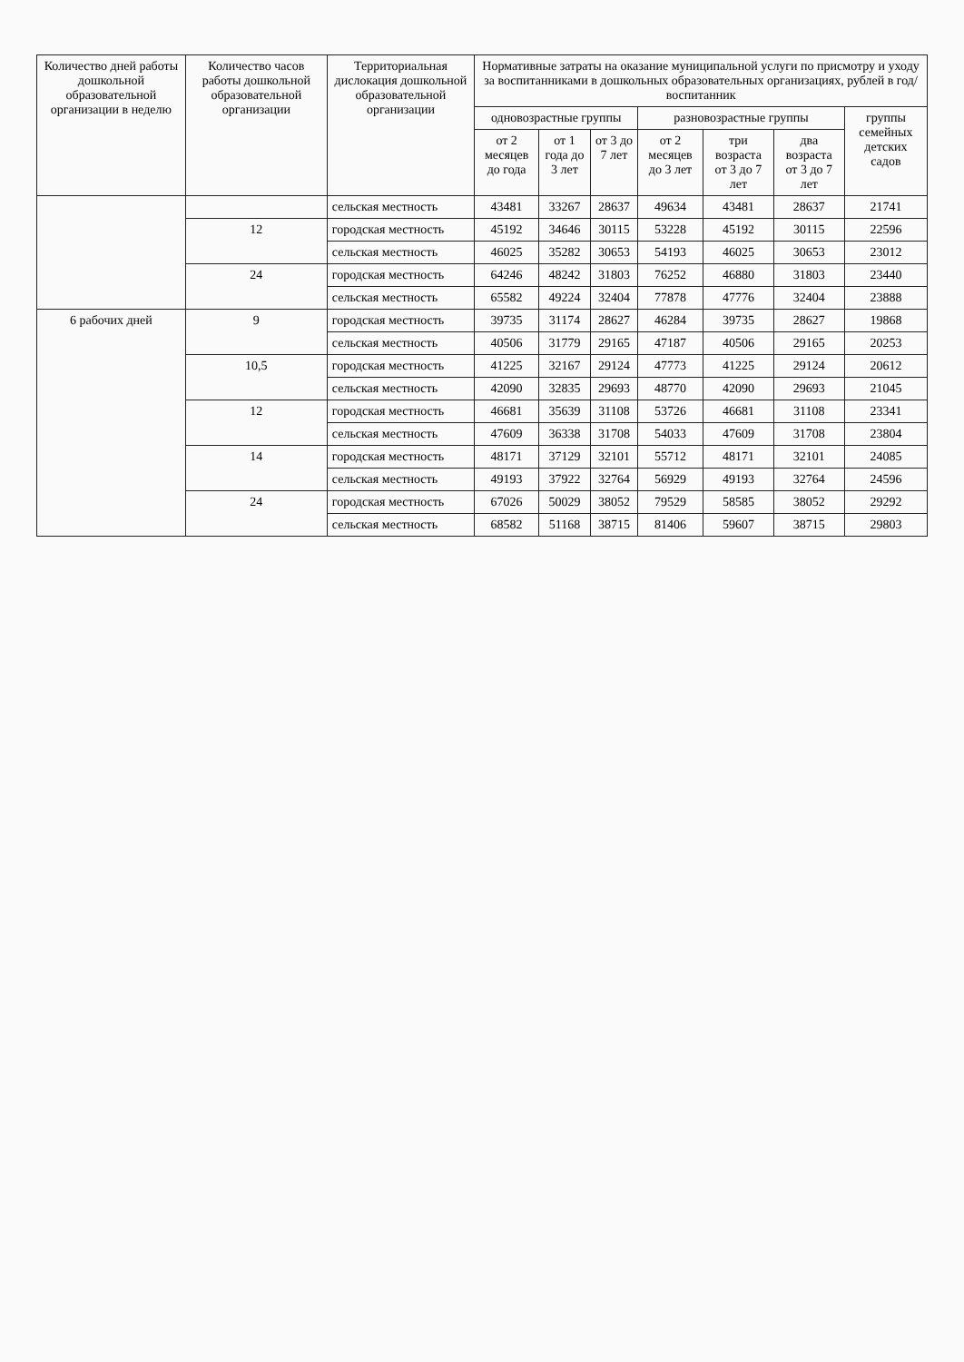| Количество дней работы дошкольной образовательной организации в неделю | Количество часов работы дошкольной образовательной организации | Территориальная дислокация дошкольной образовательной организации | Нормативные затраты на оказание муниципальной услуги по присмотру и уходу за воспитанниками в дошкольных образовательных организациях, рублей в год/воспитанник | | | | | | |
| --- | --- | --- | --- | --- | --- | --- | --- | --- | --- |
| | | | одновозрастные группы | | | разновозрастные группы | | | группы семейных детских садов |
| | | | от 2 месяцев до года | от 1 года до 3 лет | от 3 до 7 лет | от 2 месяцев до 3 лет | три возраста от 3 до 7 лет | два возраста от 3 до 7 лет | |
| | | сельская местность | 43481 | 33267 | 28637 | 49634 | 43481 | 28637 | 21741 |
| | 12 | городская местность | 45192 | 34646 | 30115 | 53228 | 45192 | 30115 | 22596 |
| | | сельская местность | 46025 | 35282 | 30653 | 54193 | 46025 | 30653 | 23012 |
| | 24 | городская местность | 64246 | 48242 | 31803 | 76252 | 46880 | 31803 | 23440 |
| | | сельская местность | 65582 | 49224 | 32404 | 77878 | 47776 | 32404 | 23888 |
| 6 рабочих дней | 9 | городская местность | 39735 | 31174 | 28627 | 46284 | 39735 | 28627 | 19868 |
| | | сельская местность | 40506 | 31779 | 29165 | 47187 | 40506 | 29165 | 20253 |
| | 10,5 | городская местность | 41225 | 32167 | 29124 | 47773 | 41225 | 29124 | 20612 |
| | | сельская местность | 42090 | 32835 | 29693 | 48770 | 42090 | 29693 | 21045 |
| | 12 | городская местность | 46681 | 35639 | 31108 | 53726 | 46681 | 31108 | 23341 |
| | | сельская местность | 47609 | 36338 | 31708 | 54033 | 47609 | 31708 | 23804 |
| | 14 | городская местность | 48171 | 37129 | 32101 | 55712 | 48171 | 32101 | 24085 |
| | | сельская местность | 49193 | 37922 | 32764 | 56929 | 49193 | 32764 | 24596 |
| | 24 | городская местность | 67026 | 50029 | 38052 | 79529 | 58585 | 38052 | 29292 |
| | | сельская местность | 68582 | 51168 | 38715 | 81406 | 59607 | 38715 | 29803 |